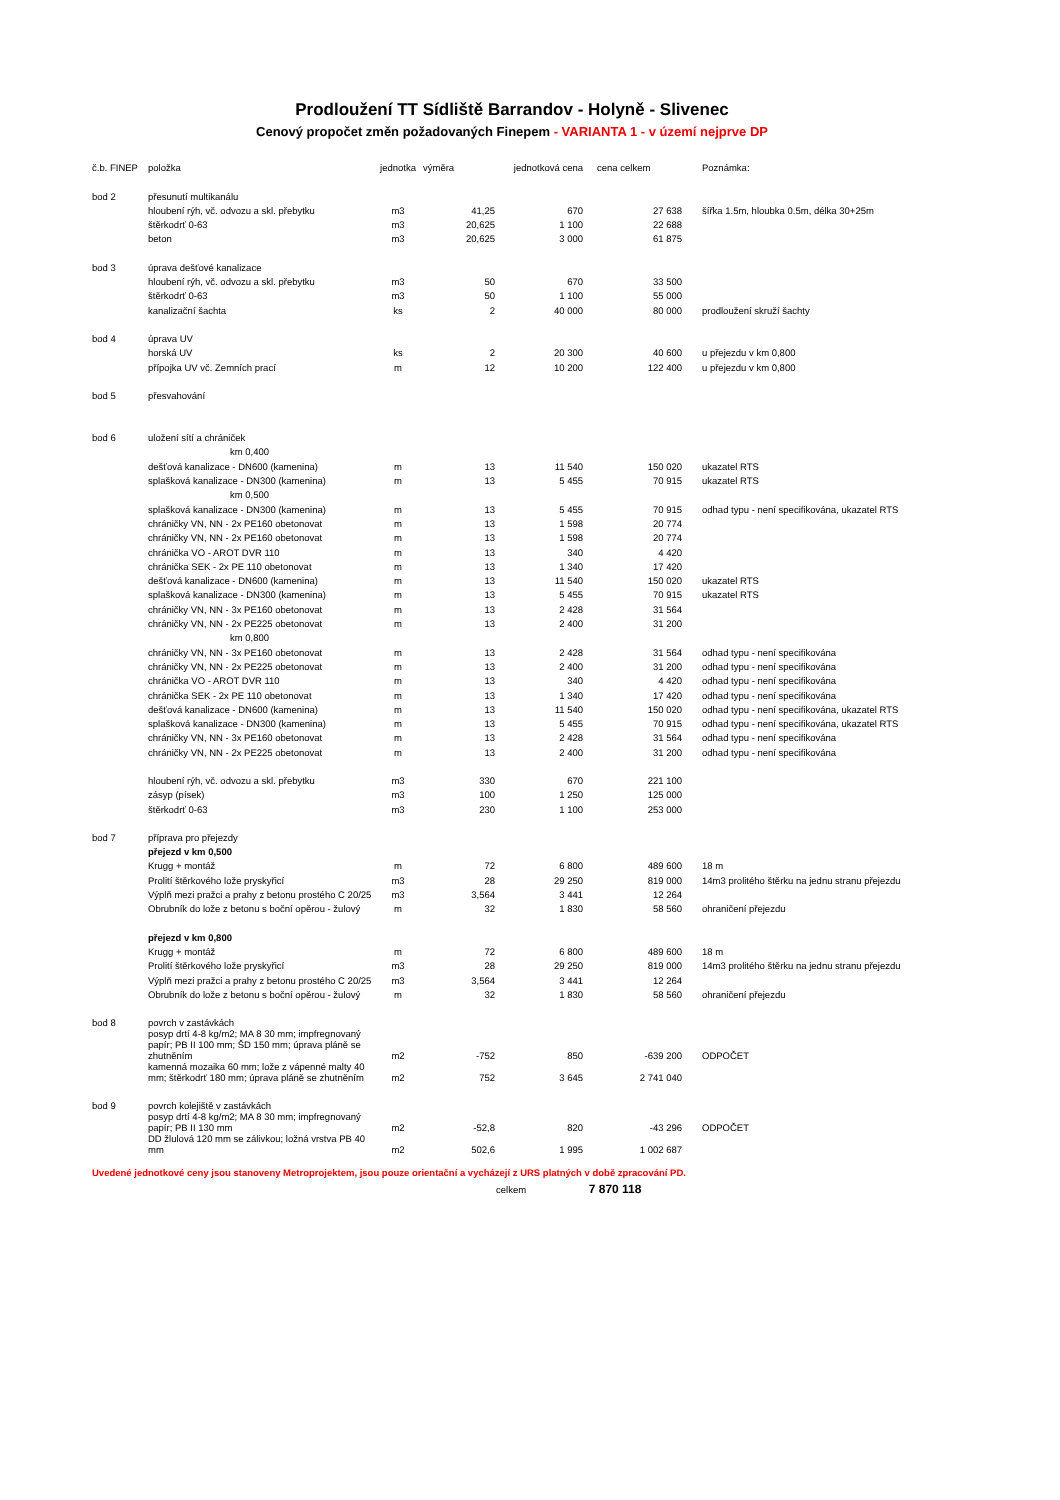Prodloužení TT Sídliště Barrandov - Holyně - Slivenec
Cenový propočet změn požadovaných Finepem - VARIANTA 1 - v území nejprve DP
| č.b. FINEP | položka | jednotka | výměra | jednotková cena | cena celkem | Poznámka: |
| --- | --- | --- | --- | --- | --- | --- |
| bod 2 | přesunutí multikanálu | | | | | |
| | hloubení rýh, vč. odvozu a skl. přebytku | m3 | 41,25 | 670 | 27 638 | šířka 1.5m, hloubka 0.5m, délka 30+25m |
| | štěrkodrť 0-63 | m3 | 20,625 | 1 100 | 22 688 | |
| | beton | m3 | 20,625 | 3 000 | 61 875 | |
| bod 3 | úprava dešťové kanalizace | | | | | |
| | hloubení rýh, vč. odvozu a skl. přebytku | m3 | 50 | 670 | 33 500 | |
| | štěrkodrť 0-63 | m3 | 50 | 1 100 | 55 000 | |
| | kanalizační šachta | ks | 2 | 40 000 | 80 000 | prodloužení skruží šachty |
| bod 4 | úprava UV | | | | | |
| | horská UV | ks | 2 | 20 300 | 40 600 | u přejezdu v km 0,800 |
| | přípojka UV vč. Zemních prací | m | 12 | 10 200 | 122 400 | u přejezdu v km 0,800 |
| bod 5 | přesvahování | | | | | |
| bod 6 | uložení sítí a chrániček | | | | | |
| | km 0,400 | | | | | |
| | dešťová kanalizace - DN600 (kamenina) | m | 13 | 11 540 | 150 020 | ukazatel RTS |
| | splašková kanalizace - DN300 (kamenina) | m | 13 | 5 455 | 70 915 | ukazatel RTS |
| | km 0,500 | | | | | |
| | splašková kanalizace - DN300 (kamenina) | m | 13 | 5 455 | 70 915 | odhad typu - není specifikována, ukazatel RTS |
| | chráničky VN, NN - 2x PE160 obetonovat | m | 13 | 1 598 | 20 774 | |
| | chráničky VN, NN - 2x PE160 obetonovat | m | 13 | 1 598 | 20 774 | |
| | chránička VO - AROT DVR 110 | m | 13 | 340 | 4 420 | |
| | chránička SEK - 2x PE 110 obetonovat | m | 13 | 1 340 | 17 420 | |
| | dešťová kanalizace - DN600 (kamenina) | m | 13 | 11 540 | 150 020 | ukazatel RTS |
| | splašková kanalizace - DN300 (kamenina) | m | 13 | 5 455 | 70 915 | ukazatel RTS |
| | chráničky VN, NN - 3x PE160 obetonovat | m | 13 | 2 428 | 31 564 | |
| | chráničky VN, NN - 2x PE225 obetonovat | m | 13 | 2 400 | 31 200 | |
| | km 0,800 | | | | | |
| | chráničky VN, NN - 3x PE160 obetonovat | m | 13 | 2 428 | 31 564 | odhad typu - není specifikována |
| | chráničky VN, NN - 2x PE225 obetonovat | m | 13 | 2 400 | 31 200 | odhad typu - není specifikována |
| | chránička VO - AROT DVR 110 | m | 13 | 340 | 4 420 | odhad typu - není specifikována |
| | chránička SEK - 2x PE 110 obetonovat | m | 13 | 1 340 | 17 420 | odhad typu - není specifikována |
| | dešťová kanalizace - DN600 (kamenina) | m | 13 | 11 540 | 150 020 | odhad typu - není specifikována, ukazatel RTS |
| | splašková kanalizace - DN300 (kamenina) | m | 13 | 5 455 | 70 915 | odhad typu - není specifikována, ukazatel RTS |
| | chráničky VN, NN - 3x PE160 obetonovat | m | 13 | 2 428 | 31 564 | odhad typu - není specifikována |
| | chráničky VN, NN - 2x PE225 obetonovat | m | 13 | 2 400 | 31 200 | odhad typu - není specifikována |
| | hloubení rýh, vč. odvozu a skl. přebytku | m3 | 330 | 670 | 221 100 | |
| | zásyp (písek) | m3 | 100 | 1 250 | 125 000 | |
| | štěrkodrť 0-63 | m3 | 230 | 1 100 | 253 000 | |
| bod 7 | příprava pro přejezdy | | | | | |
| | přejezd v km 0,500 | | | | | |
| | Krugg + montáž | m | 72 | 6 800 | 489 600 | 18 m |
| | Prolití štěrkového lože pryskyřicí | m3 | 28 | 29 250 | 819 000 | 14m3 prolitého štěrku na jednu stranu přejezdu |
| | Výplň mezi pražci a prahy z betonu prostého C 20/25 | m3 | 3,564 | 3 441 | 12 264 | |
| | Obrubník do lože z betonu s boční opěrou - žulový | m | 32 | 1 830 | 58 560 | ohraničení přejezdu |
| | přejezd v km 0,800 | | | | | |
| | Krugg + montáž | m | 72 | 6 800 | 489 600 | 18 m |
| | Prolití štěrkového lože pryskyřicí | m3 | 28 | 29 250 | 819 000 | 14m3 prolitého štěrku na jednu stranu přejezdu |
| | Výplň mezi pražci a prahy z betonu prostého C 20/25 | m3 | 3,564 | 3 441 | 12 264 | |
| | Obrubník do lože z betonu s boční opěrou - žulový | m | 32 | 1 830 | 58 560 | ohraničení přejezdu |
| bod 8 | povrch v zastávkách | | | | | |
| | posyp drtí 4-8 kg/m2; MA 8 30 mm; impfregnovaný papír; PB II 100 mm; ŠD 150 mm; úprava pláně se zhutněním | m2 | -752 | 850 | -639 200 | ODPOČET |
| | kamenná mozaika 60 mm; lože z vápenné malty 40 mm; štěrkodrť 180 mm; úprava pláně se zhutněním | m2 | 752 | 3 645 | 2 741 040 | |
| bod 9 | povrch kolejiště v zastávkách | | | | | |
| | posyp drtí 4-8 kg/m2; MA 8 30 mm; impfregnovaný papír; PB II 130 mm | m2 | -52,8 | 820 | -43 296 | ODPOČET |
| | DD žlulová 120 mm se zálivkou; ložná vrstva PB 40 mm | m2 | 502,6 | 1 995 | 1 002 687 | |
Uvedené jednotkové ceny jsou stanoveny Metroprojektem, jsou pouze orientační a vycházejí z URS platných v době zpracování PD.
celkem 7 870 118